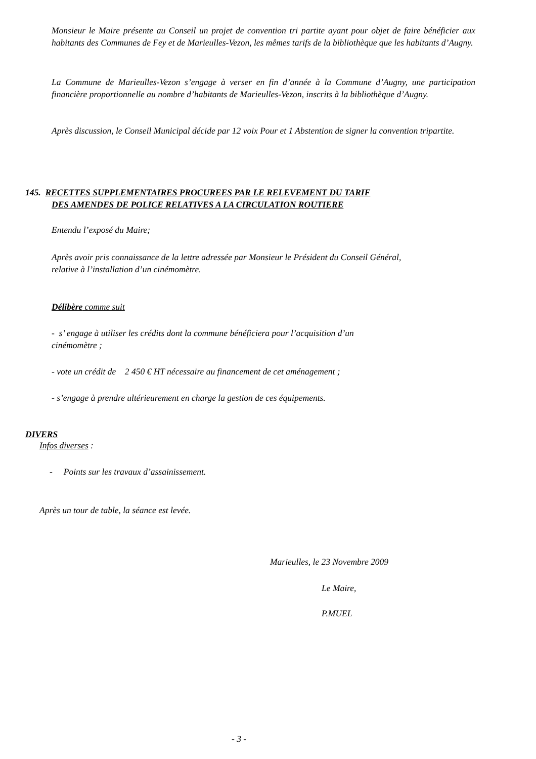Monsieur le Maire présente au Conseil un projet de convention tri partite ayant pour objet de faire bénéficier aux habitants des Communes de Fey et de Marieulles-Vezon, les mêmes tarifs de la bibliothèque que les habitants d’Augny.
La Commune de Marieulles-Vezon s’engage à verser en fin d’année à la Commune d’Augny, une participation financière proportionnelle au nombre d’habitants de Marieulles-Vezon, inscrits à la bibliothèque d’Augny.
Après discussion, le Conseil Municipal décide par 12 voix Pour et 1 Abstention de signer la convention tripartite.
145. RECETTES SUPPLEMENTAIRES PROCUREES PAR LE RELEVEMENT DU TARIF
DES AMENDES DE POLICE RELATIVES A LA CIRCULATION ROUTIERE
Entendu l’exposé du Maire;
Après avoir pris connaissance de la lettre adressée par Monsieur le Président du Conseil Général,
relative à l’installation d’un cinémomètre.
Délibère comme suit
- s’ engage à utiliser les crédits dont la commune bénéficiera pour l’acquisition d’un
cinémomètre ;
- vote un crédit de 2 450 € HT nécessaire au financement de cet aménagement ;
- s’engage à prendre ultérieurement en charge la gestion de ces équipements.
DIVERS
Infos diverses :
- Points sur les travaux d’assainissement.
Après un tour de table, la séance est levée.
Marieulles, le 23 Novembre 2009
Le Maire,
P.MUEL
- 3 -